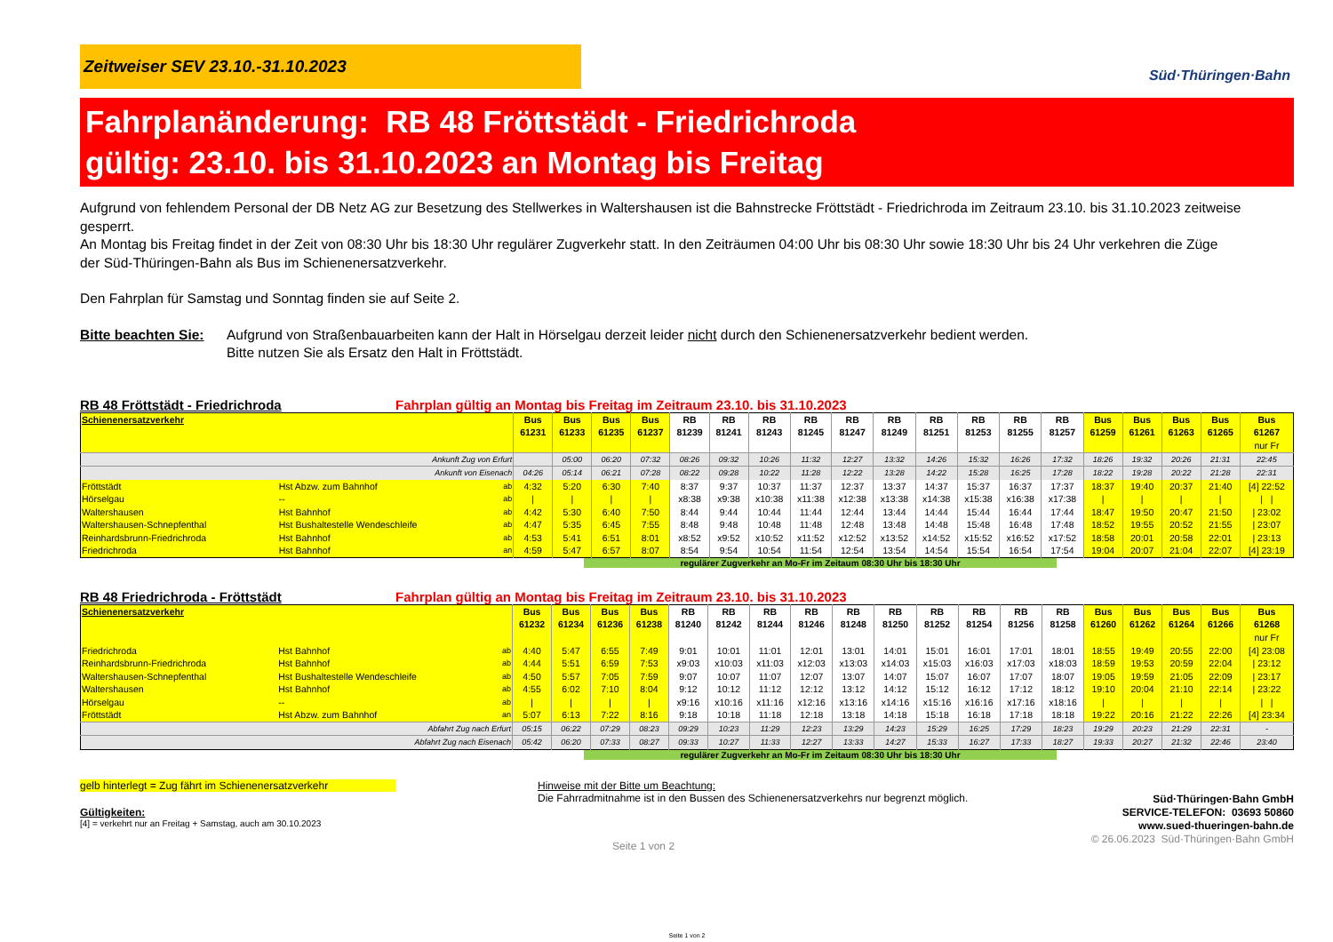Zeitweiser SEV 23.10.-31.10.2023
Süd·Thüringen·Bahn
Fahrplanänderung: RB 48 Fröttstädt - Friedrichroda
gültig: 23.10. bis 31.10.2023 an Montag bis Freitag
Aufgrund von fehlendem Personal der DB Netz AG zur Besetzung des Stellwerkes in Waltershausen ist die Bahnstrecke Fröttstädt - Friedrichroda im Zeitraum 23.10. bis 31.10.2023 zeitweise gesperrt.
An Montag bis Freitag findet in der Zeit von 08:30 Uhr bis 18:30 Uhr regulärer Zugverkehr statt. In den Zeiträumen 04:00 Uhr bis 08:30 Uhr sowie 18:30 Uhr bis 24 Uhr verkehren die Züge
der Süd-Thüringen-Bahn als Bus im Schienenersatzverkehr.
Den Fahrplan für Samstag und Sonntag finden sie auf Seite 2.
Bitte beachten Sie:
Aufgrund von Straßenbauarbeiten kann der Halt in Hörselgau derzeit leider nicht durch den Schienenersatzverkehr bedient werden.
Bitte nutzen Sie als Ersatz den Halt in Fröttstädt.
RB 48 Fröttstädt - Friedrichroda Fahrplan gültig an Montag bis Freitag im Zeitraum 23.10. bis 31.10.2023
| Schienenersatzverkehr | | | Bus 61231 | Bus 61233 | Bus 61235 | Bus 61237 | RB 81239 | RB 81241 | RB 81243 | RB 81245 | RB 81247 | RB 81249 | RB 81251 | RB 81253 | RB 81255 | RB 81257 | Bus 61259 | Bus 61261 | Bus 61263 | Bus 61265 | Bus 61267 nur Fr |
| Ankunft Zug von Erfurt | | | | 05:00 | 06:20 | 07:32 | 08:26 | 09:32 | 10:26 | 11:32 | 12:27 | 13:32 | 14:26 | 15:32 | 16:26 | 17:32 | 18:26 | 19:32 | 20:26 | 21:31 | 22:45 |
| Ankunft von Eisenach | | | 04:26 | 05:14 | 06:21 | 07:28 | 08:22 | 09:28 | 10:22 | 11:28 | 12:22 | 13:28 | 14:22 | 15:28 | 16:25 | 17:28 | 18:22 | 19:28 | 20:22 | 21:28 | 22:31 |
| Fröttstädt | Hst Abzw. zum Bahnhof | ab | 4:32 | 5:20 | 6:30 | 7:40 | 8:37 | 9:37 | 10:37 | 11:37 | 12:37 | 13:37 | 14:37 | 15:37 | 16:37 | 17:37 | 18:37 | 19:40 | 20:37 | 21:40 | [4] 22:52 |
| Hörselgau | -- | ab | / | / | / | / | x8:38 | x9:38 | x10:38 | x11:38 | x12:38 | x13:38 | x14:38 | x15:38 | x16:38 | x17:38 | / | / | / | / | / / |
| Waltershausen | Hst Bahnhof | ab | 4:42 | 5:30 | 6:40 | 7:50 | 8:44 | 9:44 | 10:44 | 11:44 | 12:44 | 13:44 | 14:44 | 15:44 | 16:44 | 17:44 | 18:47 | 19:50 | 20:47 | 21:50 | / 23:02 |
| Waltershausen-Schnepfenthal | Hst Bushaltestelle Wendeschleife | ab | 4:47 | 5:35 | 6:45 | 7:55 | 8:48 | 9:48 | 10:48 | 11:48 | 12:48 | 13:48 | 14:48 | 15:48 | 16:48 | 17:48 | 18:52 | 19:55 | 20:52 | 21:55 | / 23:07 |
| Reinhardsbrunn-Friedrichroda | Hst Bahnhof | ab | 4:53 | 5:41 | 6:51 | 8:01 | x8:52 | x9:52 | x10:52 | x11:52 | x12:52 | x13:52 | x14:52 | x15:52 | x16:52 | x17:52 | 18:58 | 20:01 | 20:58 | 22:01 | / 23:13 |
| Friedrichroda | Hst Bahnhof | an | 4:59 | 5:47 | 6:57 | 8:07 | 8:54 | 9:54 | 10:54 | 11:54 | 12:54 | 13:54 | 14:54 | 15:54 | 16:54 | 17:54 | 19:04 | 20:07 | 21:04 | 22:07 | [4] 23:19 |
regulärer Zugverkehr an Mo-Fr im Zeitaum 08:30 Uhr bis 18:30 Uhr
RB 48 Friedrichroda - Fröttstädt Fahrplan gültig an Montag bis Freitag im Zeitraum 23.10. bis 31.10.2023
| Schienenersatzverkehr | | | Bus 61232 | Bus 61234 | Bus 61236 | Bus 61238 | RB 81240 | RB 81242 | RB 81244 | RB 81246 | RB 81248 | RB 81250 | RB 81252 | RB 81254 | RB 81256 | RB 81258 | Bus 61260 | Bus 61262 | Bus 61264 | Bus 61266 | Bus 61268 nur Fr |
| Friedrichroda | Hst Bahnhof | ab | 4:40 | 5:47 | 6:55 | 7:49 | 9:01 | 10:01 | 11:01 | 12:01 | 13:01 | 14:01 | 15:01 | 16:01 | 17:01 | 18:01 | 18:55 | 19:49 | 20:55 | 22:00 | [4] 23:08 |
| Reinhardsbrunn-Friedrichroda | Hst Bahnhof | ab | 4:44 | 5:51 | 6:59 | 7:53 | x9:03 | x10:03 | x11:03 | x12:03 | x13:03 | x14:03 | x15:03 | x16:03 | x17:03 | x18:03 | 18:59 | 19:53 | 20:59 | 22:04 | / 23:12 |
| Waltershausen-Schnepfenthal | Hst Bushaltestelle Wendeschleife | ab | 4:50 | 5:57 | 7:05 | 7:59 | 9:07 | 10:07 | 11:07 | 12:07 | 13:07 | 14:07 | 15:07 | 16:07 | 17:07 | 18:07 | 19:05 | 19:59 | 21:05 | 22:09 | / 23:17 |
| Waltershausen | Hst Bahnhof | ab | 4:55 | 6:02 | 7:10 | 8:04 | 9:12 | 10:12 | 11:12 | 12:12 | 13:12 | 14:12 | 15:12 | 16:12 | 17:12 | 18:12 | 19:10 | 20:04 | 21:10 | 22:14 | / 23:22 |
| Hörselgau | -- | ab | / | / | / | / | x9:16 | x10:16 | x11:16 | x12:16 | x13:16 | x14:16 | x15:16 | x16:16 | x17:16 | x18:16 | / | / | / | / | / / |
| Fröttstädt | Hst Abzw. zum Bahnhof | an | 5:07 | 6:13 | 7:22 | 8:16 | 9:18 | 10:18 | 11:18 | 12:18 | 13:18 | 14:18 | 15:18 | 16:18 | 17:18 | 18:18 | 19:22 | 20:16 | 21:22 | 22:26 | [4] 23:34 |
| Abfahrt Zug nach Erfurt | | | 05:15 | 06:22 | 07:29 | 08:23 | 09:29 | 10:23 | 11:29 | 12:23 | 13:29 | 14:23 | 15:29 | 16:25 | 17:29 | 18:23 | 19:29 | 20:23 | 21:29 | 22:31 | - |
| Abfahrt Zug nach Eisenach | | | 05:42 | 06:20 | 07:33 | 08:27 | 09:33 | 10:27 | 11:33 | 12:27 | 13:33 | 14:27 | 15:33 | 16:27 | 17:33 | 18:27 | 19:33 | 20:27 | 21:32 | 22:46 | 23:40 |
regulärer Zugverkehr an Mo-Fr im Zeitaum 08:30 Uhr bis 18:30 Uhr
gelb hinterlegt = Zug fährt im Schienenersatzverkehr
Gültigkeiten:
[4] = verkehrt nur an Freitag + Samstag, auch am 30.10.2023
Hinweise mit der Bitte um Beachtung:
Die Fahrradmitnahme ist in den Bussen des Schienenersatzverkehrs nur begrenzt möglich.
Seite 1 von 2
Süd·Thüringen·Bahn GmbH
SERVICE-TELEFON: 03693 50860
www.sued-thueringen-bahn.de
© 26.06.2023 Süd·Thüringen·Bahn GmbH
Seite 1 von 2